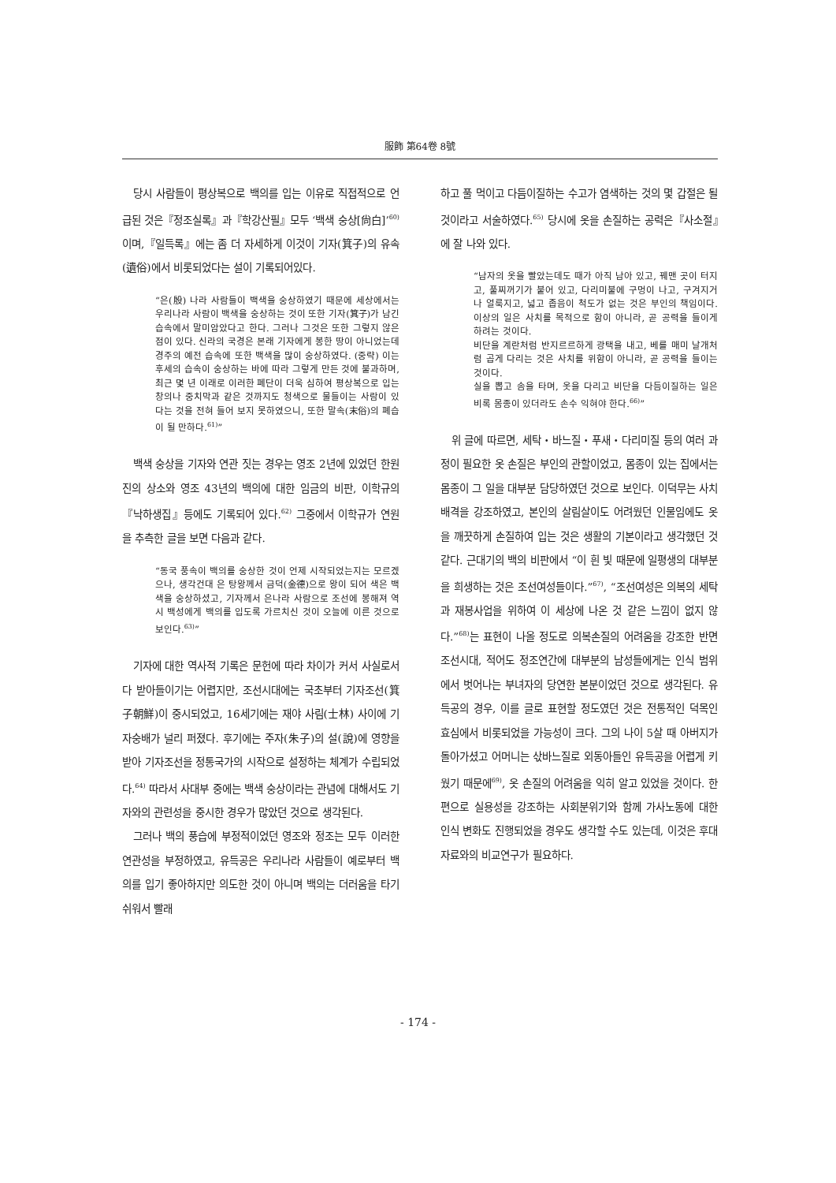服飾 第64卷 8號
당시 사람들이 평상복으로 백의를 입는 이유로 직접적으로 언급된 것은『정조실록』과『학강산필』모두 ‘백색 숭상[尙白]’<sup>60)</sup>이며,『일득록』에는 좀 더 자세하게 이것이 기자(箕子)의 유속(遺俗)에서 비롯되었다는 설이 기록되어있다.
“은(殷) 나라 사람들이 백색을 숭상하였기 때문에 세상에서는 우리나라 사람이 백색을 숭상하는 것이 또한 기자(箕子)가 남긴 습속에서 말미암았다고 한다. 그러나 그것은 또한 그렇지 않은 점이 있다. 신라의 국경은 본래 기자에게 봉한 땅이 아니었는데 경주의 예전 습속에 또한 백색을 많이 숭상하였다. (중략) 이는 후세의 습속이 숭상하는 바에 따라 그렇게 만든 것에 불과하며, 최근 몇 년 이래로 이러한 폐단이 더욱 심하여 평상복으로 입는 창의나 중치막과 같은 것까지도 청색으로 물들이는 사람이 있다는 것을 전혀 들어 보지 못하였으니, 또한 말속(末俗)의 폐습이 될 만하다.<sup>61)</sup>”
백색 숭상을 기자와 연관 짓는 경우는 영조 2년에 있었던 한원진의 상소와 영조 43년의 백의에 대한 임금의 비판, 이학규의『낙하생집』등에도 기록되어 있다.<sup>62)</sup> 그중에서 이학규가 연원을 추측한 글을 보면 다음과 같다.
“동국 풍속이 백의를 숭상한 것이 언제 시작되었는지는 모르겠으나, 생각건대 은 탕왕께서 금덕(金德)으로 왕이 되어 색은 백색을 숭상하셨고, 기자께서 은나라 사람으로 조선에 봉해져 역시 백성에게 백의를 입도록 가르치신 것이 오늘에 이른 것으로 보인다.<sup>63)</sup>”
기자에 대한 역사적 기록은 문헌에 따라 차이가 커서 사실로서 다 받아들이기는 어렵지만, 조선시대에는 국초부터 기자조선(箕子朝鮮)이 중시되었고, 16세기에는 재야 사림(士林) 사이에 기자숭배가 널리 퍼졌다. 후기에는 주자(朱子)의 설(說)에 영향을 받아 기자조선을 정통국가의 시작으로 설정하는 체계가 수립되었다.<sup>64)</sup> 따라서 사대부 중에는 백색 숭상이라는 관념에 대해서도 기자와의 관련성을 중시한 경우가 많았던 것으로 생각된다.
그러나 백의 풍습에 부정적이었던 영조와 정조는 모두 이러한 연관성을 부정하였고, 유득공은 우리나라 사람들이 예로부터 백의를 입기 좋아하지만 의도한 것이 아니며 백의는 더러움을 타기 쉬워서 빨래
하고 풀 먹이고 다듬이질하는 수고가 염색하는 것의 몇 갑절은 될 것이라고 서술하였다.<sup>65)</sup> 당시에 옷을 손질하는 공력은『사소절』에 잘 나와 있다.
“남자의 옷을 빨았는데도 때가 아직 남아 있고, 꿰맨 곳이 터지고, 풀찌꺼기가 붙어 있고, 다리미불에 구멍이 나고, 구겨지거나 얼룩지고, 넓고 좁음이 척도가 없는 것은 부인의 책임이다. 이상의 일은 사치를 목적으로 함이 아니라, 곧 공력을 들이게 하려는 것이다.
비단을 계란처럼 반지르르하게 광택을 내고, 베를 매미 날개처럼 곱게 다리는 것은 사치를 위함이 아니라, 곧 공력을 들이는 것이다.
실을 뽑고 솜을 타며, 옷을 다리고 비단을 다듬이질하는 일은 비록 몸종이 있더라도 손수 익혀야 한다.<sup>66)</sup>”
위 글에 따르면, 세탁・바느질・푸새・다리미질 등의 여러 과정이 필요한 옷 손질은 부인의 관할이었고, 몸종이 있는 집에서는 몸종이 그 일을 대부분 담당하였던 것으로 보인다. 이덕무는 사치 배격을 강조하였고, 본인의 살림살이도 어려웠던 인물임에도 옷을 깨끗하게 손질하여 입는 것은 생활의 기본이라고 생각했던 것 같다. 근대기의 백의 비판에서 “이 흰 빛 때문에 일평생의 대부분을 희생하는 것은 조선여성들이다.”<sup>67)</sup>, “조선여성은 의복의 세탁과 재봉사업을 위하여 이 세상에 나온 것 같은 느낌이 없지 않다.”<sup>68)</sup>는 표현이 나올 정도로 의복손질의 어려움을 강조한 반면 조선시대, 적어도 정조연간에 대부분의 남성들에게는 인식 범위에서 벗어나는 부녀자의 당연한 본분이었던 것으로 생각된다. 유득공의 경우, 이를 글로 표현할 정도였던 것은 전통적인 덕목인 효심에서 비롯되었을 가능성이 크다. 그의 나이 5살 때 아버지가 돌아가셨고 어머니는 삯바느질로 외동아들인 유득공을 어렵게 키웠기 때문에<sup>69)</sup>, 옷 손질의 어려움을 익히 알고 있었을 것이다. 한편으로 실용성을 강조하는 사회분위기와 함께 가사노동에 대한 인식 변화도 진행되었을 경우도 생각할 수도 있는데, 이것은 후대 자료와의 비교연구가 필요하다.
- 174 -